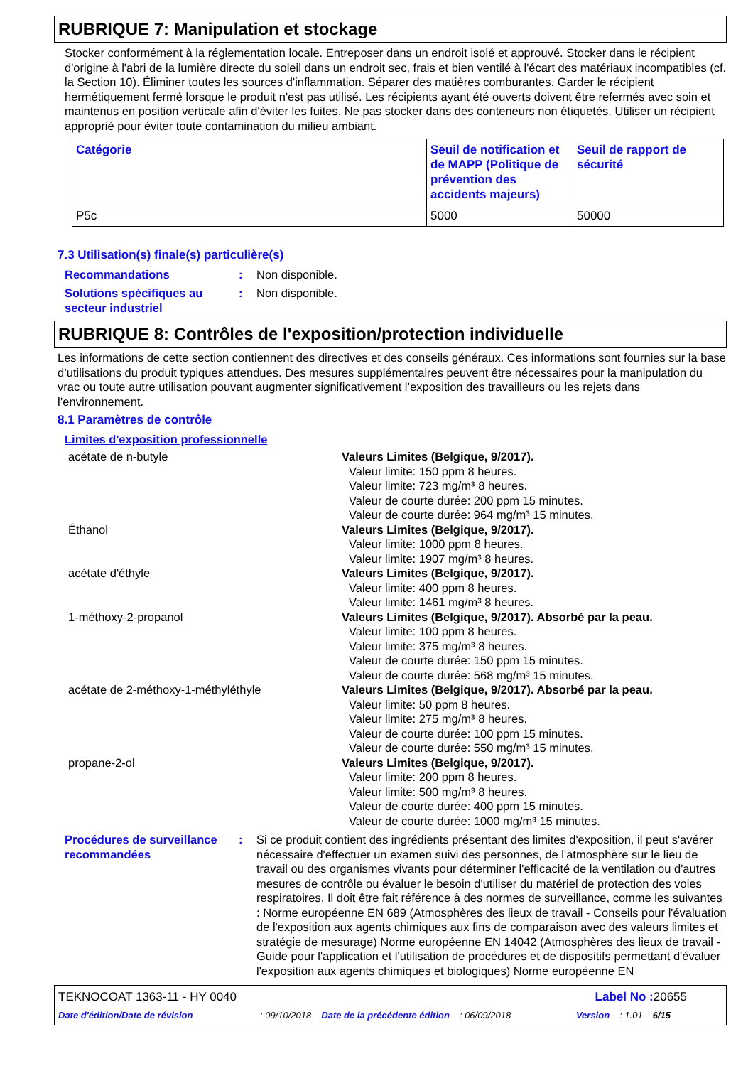RUBRIQUE 7: Manipulation et stockage
Stocker conformément à la réglementation locale. Entreposer dans un endroit isolé et approuvé. Stocker dans le récipient d'origine à l'abri de la lumière directe du soleil dans un endroit sec, frais et bien ventilé à l'écart des matériaux incompatibles (cf. la Section 10). Éliminer toutes les sources d'inflammation. Séparer des matières comburantes. Garder le récipient hermétiquement fermé lorsque le produit n'est pas utilisé. Les récipients ayant été ouverts doivent être refermés avec soin et maintenus en position verticale afin d'éviter les fuites. Ne pas stocker dans des conteneurs non étiquetés. Utiliser un récipient approprié pour éviter toute contamination du milieu ambiant.
| Catégorie | Seuil de notification et de MAPP (Politique de prévention des accidents majeurs) | Seuil de rapport de sécurité |
| --- | --- | --- |
| P5c | 5000 | 50000 |
7.3 Utilisation(s) finale(s) particulière(s)
Recommandations : Non disponible.
Solutions spécifiques au secteur industriel
: Non disponible.
RUBRIQUE 8: Contrôles de l'exposition/protection individuelle
Les informations de cette section contiennent des directives et des conseils généraux. Ces informations sont fournies sur la base d’utilisations du produit typiques attendues. Des mesures supplémentaires peuvent être nécessaires pour la manipulation du vrac ou toute autre utilisation pouvant augmenter significativement l’exposition des travailleurs ou les rejets dans l’environnement.
8.1 Paramètres de contrôle
Limites d'exposition professionnelle
acétate de n-butyle Valeurs Limites (Belgique, 9/2017).
Valeur limite: 150 ppm 8 heures.
Valeur limite: 723 mg/m³ 8 heures.
Valeur de courte durée: 200 ppm 15 minutes.
Valeur de courte durée: 964 mg/m³ 15 minutes.
Éthanol Valeurs Limites (Belgique, 9/2017).
Valeur limite: 1000 ppm 8 heures.
Valeur limite: 1907 mg/m³ 8 heures.
acétate d'éthyle Valeurs Limites (Belgique, 9/2017).
Valeur limite: 400 ppm 8 heures.
Valeur limite: 1461 mg/m³ 8 heures.
1-méthoxy-2-propanol Valeurs Limites (Belgique, 9/2017). Absorbé par la peau.
Valeur limite: 100 ppm 8 heures.
Valeur limite: 375 mg/m³ 8 heures.
Valeur de courte durée: 150 ppm 15 minutes.
Valeur de courte durée: 568 mg/m³ 15 minutes.
acétate de 2-méthoxy-1-méthyléthyle Valeurs Limites (Belgique, 9/2017). Absorbé par la peau.
Valeur limite: 50 ppm 8 heures.
Valeur limite: 275 mg/m³ 8 heures.
Valeur de courte durée: 100 ppm 15 minutes.
Valeur de courte durée: 550 mg/m³ 15 minutes.
propane-2-ol Valeurs Limites (Belgique, 9/2017).
Valeur limite: 200 ppm 8 heures.
Valeur limite: 500 mg/m³ 8 heures.
Valeur de courte durée: 400 ppm 15 minutes.
Valeur de courte durée: 1000 mg/m³ 15 minutes.
Procédures de surveillance recommandées
: Si ce produit contient des ingrédients présentant des limites d'exposition, il peut s'avérer nécessaire d'effectuer un examen suivi des personnes, de l'atmosphère sur le lieu de travail ou des organismes vivants pour déterminer l'efficacité de la ventilation ou d'autres mesures de contrôle ou évaluer le besoin d'utiliser du matériel de protection des voies respiratoires. Il doit être fait référence à des normes de surveillance, comme les suivantes : Norme européenne EN 689 (Atmosphères des lieux de travail - Conseils pour l'évaluation de l'exposition aux agents chimiques aux fins de comparaison avec des valeurs limites et stratégie de mesurage) Norme européenne EN 14042 (Atmosphères des lieux de travail - Guide pour l'application et l'utilisation de procédures et de dispositifs permettant d'évaluer l'exposition aux agents chimiques et biologiques) Norme européenne EN
TEKNOCOAT 1363-11 - HY 0040 Label No : 20655
Date d'édition/Date de révision: 09/10/2018 Date de la précédente édition: 06/09/2018 Version: 1.01 6/15